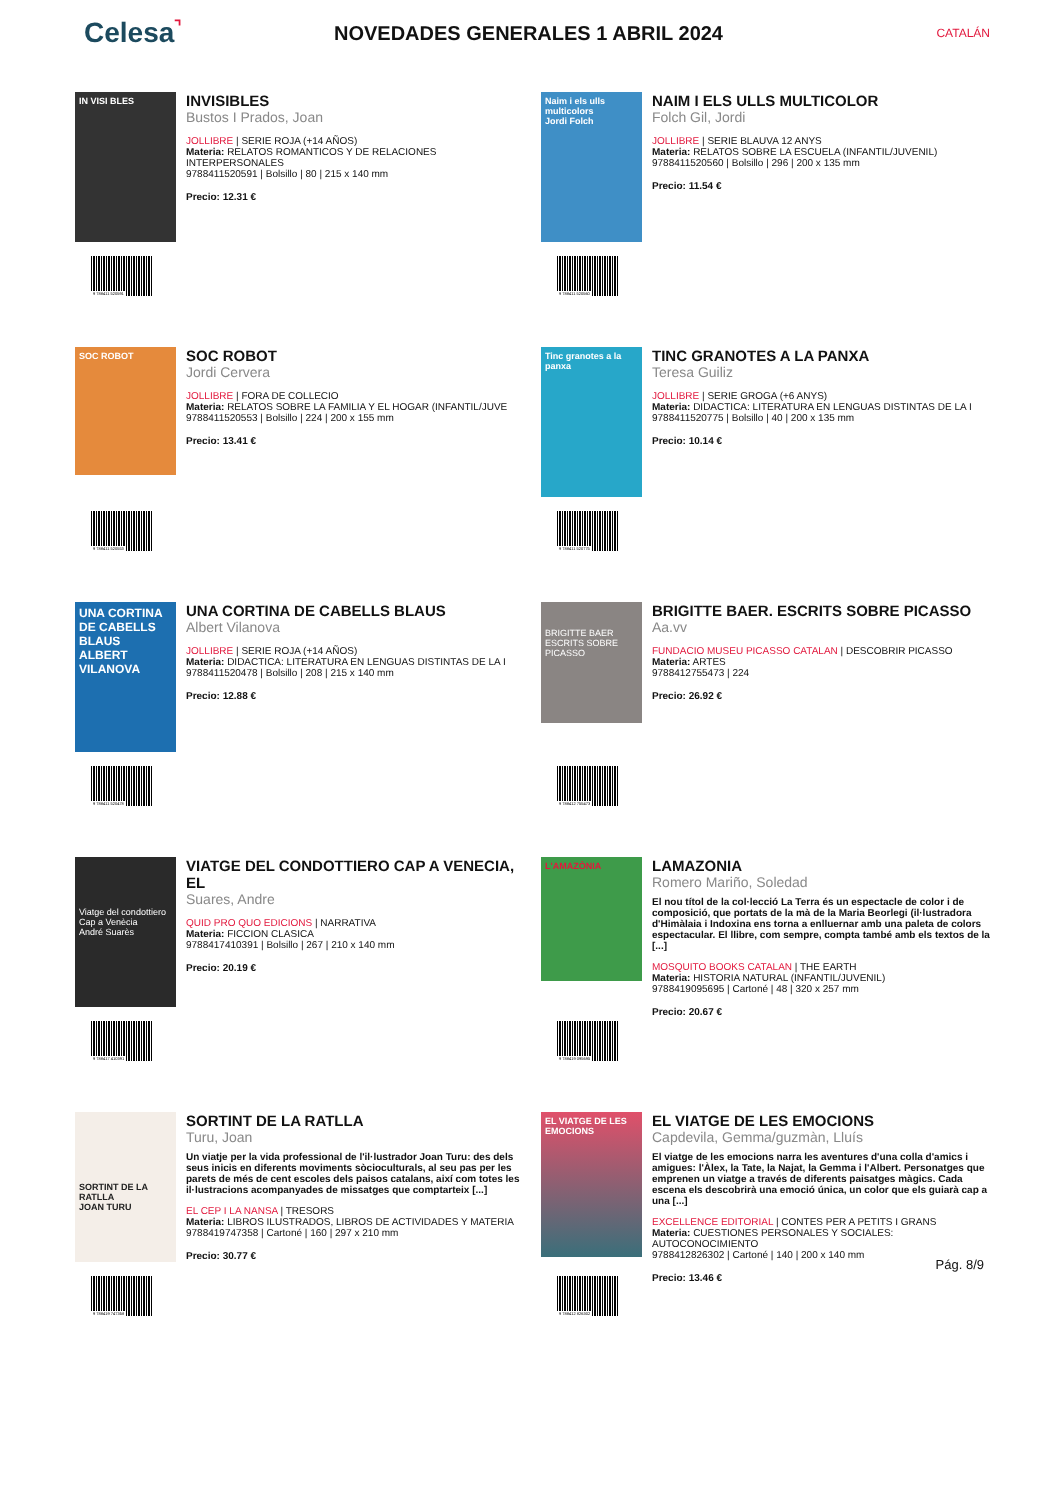Celesa⌝
NOVEDADES GENERALES 1 ABRIL 2024
CATALÁN
IN VISI BLES
9 788411 520591
INVISIBLES
Bustos I Prados, Joan
JOLLIBRE | SERIE ROJA (+14 AÑOS)
Materia: RELATOS ROMANTICOS Y DE RELACIONES INTERPERSONALES
9788411520591 | Bolsillo | 80 | 215 x 140 mm
Precio: 12.31 €
Naim i els ulls multicolors
Jordi Folch
9 788411 520560
NAIM I ELS ULLS MULTICOLOR
Folch Gil, Jordi
JOLLIBRE | SERIE BLAUVA 12 ANYS
Materia: RELATOS SOBRE LA ESCUELA (INFANTIL/JUVENIL)
9788411520560 | Bolsillo | 296 | 200 x 135 mm
Precio: 11.54 €
SOC ROBOT
9 788411 520553
SOC ROBOT
Jordi Cervera
JOLLIBRE | FORA DE COLLECIO
Materia: RELATOS SOBRE LA FAMILIA Y EL HOGAR (INFANTIL/JUVE
9788411520553 | Bolsillo | 224 | 200 x 155 mm
Precio: 13.41 €
Tinc granotes a la panxa
9 788411 520775
TINC GRANOTES A LA PANXA
Teresa Guiliz
JOLLIBRE | SERIE GROGA (+6 ANYS)
Materia: DIDACTICA: LITERATURA EN LENGUAS DISTINTAS DE LA I
9788411520775 | Bolsillo | 40 | 200 x 135 mm
Precio: 10.14 €
UNA CORTINA DE CABELLS BLAUS
ALBERT VILANOVA
9 788411 520478
UNA CORTINA DE CABELLS BLAUS
Albert Vilanova
JOLLIBRE | SERIE ROJA (+14 AÑOS)
Materia: DIDACTICA: LITERATURA EN LENGUAS DISTINTAS DE LA I
9788411520478 | Bolsillo | 208 | 215 x 140 mm
Precio: 12.88 €
BRIGITTE BAER ESCRITS SOBRE PICASSO
9 788412 755473
BRIGITTE BAER. ESCRITS SOBRE PICASSO
Aa.vv
FUNDACIO MUSEU PICASSO CATALAN | DESCOBRIR PICASSO
Materia: ARTES
9788412755473 | 224
Precio: 26.92 €
Viatge del condottiero Cap a Venècia
André Suarès
9 788417 410391
VIATGE DEL CONDOTTIERO CAP A VENECIA, EL
Suares, Andre
QUID PRO QUO EDICIONS | NARRATIVA
Materia: FICCION CLASICA
9788417410391 | Bolsillo | 267 | 210 x 140 mm
Precio: 20.19 €
L'AMAZÒNIA
9 788419 095695
LAMAZONIA
Romero Mariño, Soledad
El nou títol de la col·lecció La Terra és un espectacle de color i de composició, que portats de la mà de la Maria Beorlegi (il·lustradora d'Himàlaia i Indoxina ens torna a enlluernar amb una paleta de colors espectacular. El llibre, com sempre, compta també amb els textos de la [...]
MOSQUITO BOOKS CATALAN | THE EARTH
Materia: HISTORIA NATURAL (INFANTIL/JUVENIL)
9788419095695 | Cartoné | 48 | 320 x 257 mm
Precio: 20.67 €
SORTINT DE LA RATLLA
JOAN TURU
9 788419 747358
SORTINT DE LA RATLLA
Turu, Joan
Un viatje per la vida professional de l'il·lustrador Joan Turu: des dels seus inicis en diferents moviments sòcioculturals, al seu pas per les parets de més de cent escoles dels paisos catalans, així com totes les il·lustracions acompanyades de missatges que comptarteix [...]
EL CEP I LA NANSA | TRESORS
Materia: LIBROS ILUSTRADOS, LIBROS DE ACTIVIDADES Y MATERIA
9788419747358 | Cartoné | 160 | 297 x 210 mm
Precio: 30.77 €
EL VIATGE DE LES EMOCIONS
9 788412 826302
EL VIATGE DE LES EMOCIONS
Capdevila, Gemma/guzmàn, Lluís
El viatge de les emocions narra les aventures d'una colla d'amics i amigues: l'Àlex, la Tate, la Najat, la Gemma i l'Albert. Personatges que emprenen un viatge a través de diferents paisatges màgics. Cada escena els descobrirà una emoció única, un color que els guiarà cap a una [...]
EXCELLENCE EDITORIAL | CONTES PER A PETITS I GRANS
Materia: CUESTIONES PERSONALES Y SOCIALES: AUTOCONOCIMIENTO
9788412826302 | Cartoné | 140 | 200 x 140 mm
Precio: 13.46 €
Pág. 8/9